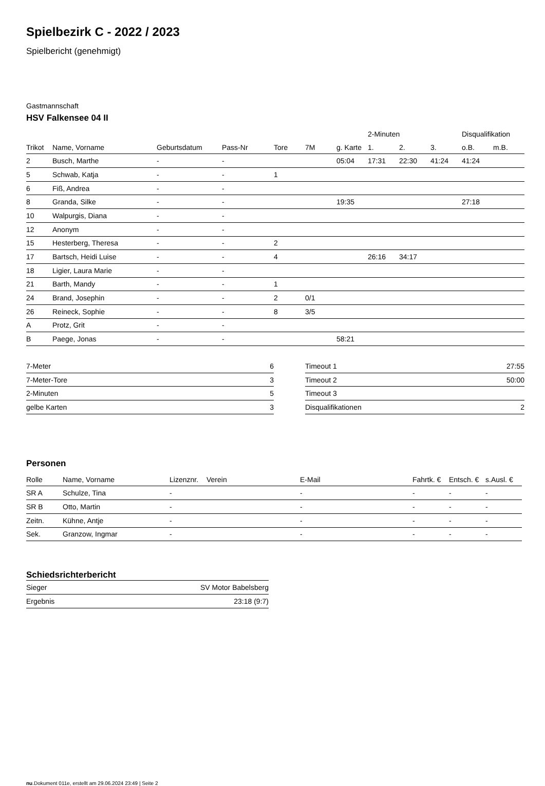Spielbezirk C - 2022 / 2023
Spielbericht (genehmigt)
Gastmannschaft
HSV Falkensee 04 II
| | | | | | | | 2-Minuten | | | Disqualifikation | |
| --- | --- | --- | --- | --- | --- | --- | --- | --- | --- | --- | --- |
| Trikot | Name, Vorname | Geburtsdatum | Pass-Nr | Tore | 7M | g. Karte | 1. | 2. | 3. | o.B. | m.B. |
| 2 | Busch, Marthe | - | - | | | 05:04 | 17:31 | 22:30 | 41:24 | 41:24 | |
| 5 | Schwab, Katja | - | - | 1 | | | | | | | |
| 6 | Fiß, Andrea | - | - | | | | | | | | |
| 8 | Granda, Silke | - | - | | | 19:35 | | | | 27:18 | |
| 10 | Walpurgis, Diana | - | - | | | | | | | | |
| 12 | Anonym | - | - | | | | | | | | |
| 15 | Hesterberg, Theresa | - | - | 2 | | | | | | | |
| 17 | Bartsch, Heidi Luise | - | - | 4 | | | 26:16 | 34:17 | | | |
| 18 | Ligier, Laura Marie | - | - | | | | | | | | |
| 21 | Barth, Mandy | - | - | 1 | | | | | | | |
| 24 | Brand, Josephin | - | - | 2 | 0/1 | | | | | | |
| 26 | Reineck, Sophie | - | - | 8 | 3/5 | | | | | | |
| A | Protz, Grit | - | - | | | | | | | | |
| B | Paege, Jonas | - | - | | | 58:21 | | | | | |
| 7-Meter | 6 |
| 7-Meter-Tore | 3 |
| 2-Minuten | 5 |
| gelbe Karten | 3 |
| Timeout 1 | 27:55 |
| Timeout 2 | 50:00 |
| Timeout 3 | |
| Disqualifikationen | 2 |
Personen
| Rolle | Name, Vorname | Lizenznr. | Verein | E-Mail | Fahrtk. € | Entsch. € | s.Ausl. € |
| --- | --- | --- | --- | --- | --- | --- | --- |
| SR A | Schulze, Tina | - | | - | - | - | - |
| SR B | Otto, Martin | - | | - | - | - | - |
| Zeitn. | Kühne, Antje | - | | - | - | - | - |
| Sek. | Granzow, Ingmar | - | | - | - | - | - |
Schiedsrichterbericht
| Sieger | SV Motor Babelsberg |
| Ergebnis | 23:18 (9:7) |
nu.Dokument 011e, erstellt am 29.06.2024 23:49 | Seite 2